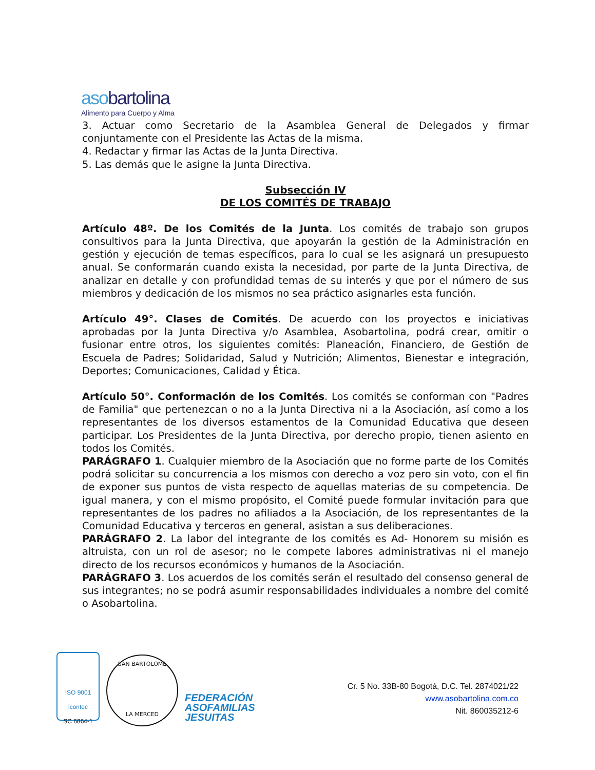asobartolina
Alimento para Cuerpo y Alma
3. Actuar como Secretario de la Asamblea General de Delegados y firmar conjuntamente con el Presidente las Actas de la misma.
4. Redactar y firmar las Actas de la Junta Directiva.
5. Las demás que le asigne la Junta Directiva.
Subsección IV
DE LOS COMITÉS DE TRABAJO
Artículo 48º. De los Comités de la Junta. Los comités de trabajo son grupos consultivos para la Junta Directiva, que apoyarán la gestión de la Administración en gestión y ejecución de temas específicos, para lo cual se les asignará un presupuesto anual. Se conformarán cuando exista la necesidad, por parte de la Junta Directiva, de analizar en detalle y con profundidad temas de su interés y que por el número de sus miembros y dedicación de los mismos no sea práctico asignarles esta función.
Artículo 49°. Clases de Comités. De acuerdo con los proyectos e iniciativas aprobadas por la Junta Directiva y/o Asamblea, Asobartolina, podrá crear, omitir o fusionar entre otros, los siguientes comités: Planeación, Financiero, de Gestión de Escuela de Padres; Solidaridad, Salud y Nutrición; Alimentos, Bienestar e integración, Deportes; Comunicaciones, Calidad y Ética.
Artículo 50°. Conformación de los Comités. Los comités se conforman con "Padres de Familia" que pertenezcan o no a la Junta Directiva ni a la Asociación, así como a los representantes de los diversos estamentos de la Comunidad Educativa que deseen participar. Los Presidentes de la Junta Directiva, por derecho propio, tienen asiento en todos los Comités.
PARÁGRAFO 1. Cualquier miembro de la Asociación que no forme parte de los Comités podrá solicitar su concurrencia a los mismos con derecho a voz pero sin voto, con el fin de exponer sus puntos de vista respecto de aquellas materias de su competencia. De igual manera, y con el mismo propósito, el Comité puede formular invitación para que representantes de los padres no afiliados a la Asociación, de los representantes de la Comunidad Educativa y terceros en general, asistan a sus deliberaciones.
PARÁGRAFO 2. La labor del integrante de los comités es Ad- Honorem su misión es altruista, con un rol de asesor; no le compete labores administrativas ni el manejo directo de los recursos económicos y humanos de la Asociación.
PARÁGRAFO 3. Los acuerdos de los comités serán el resultado del consenso general de sus integrantes; no se podrá asumir responsabilidades individuales a nombre del comité o Asobartolina.
ISO 9001
icontec
SC 6864-1
SAN BARTOLOME
LA MERCED
FEDERACIÓN
ASOFAMILIAS
JESUITAS
Cr. 5 No. 33B-80 Bogotá, D.C. Tel. 2874021/22
www.asobartolina.com.co
Nit. 860035212-6